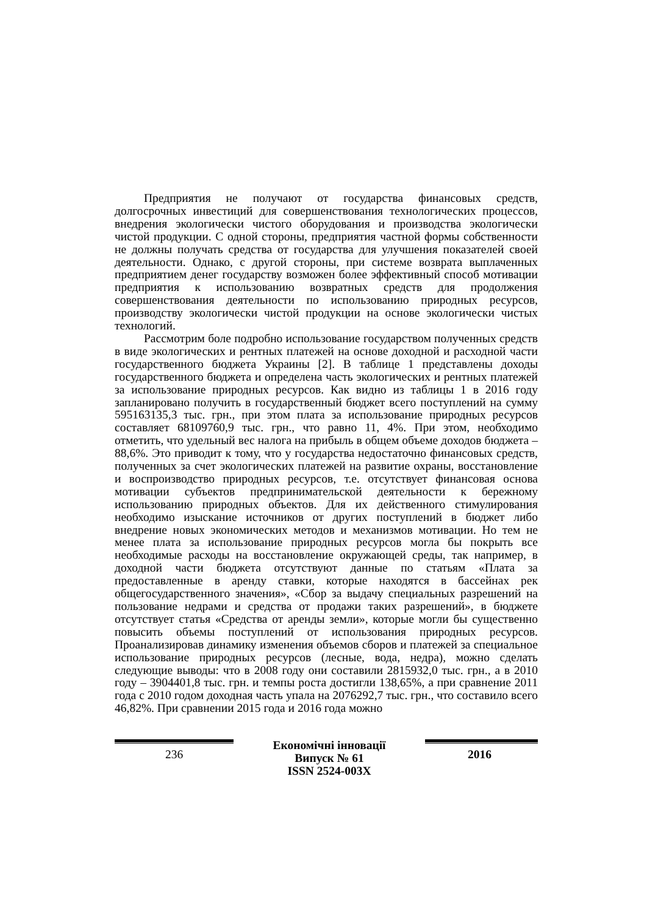Предприятия не получают от государства финансовых средств, долгосрочных инвестиций для совершенствования технологических процессов, внедрения экологически чистого оборудования и производства экологически чистой продукции. С одной стороны, предприятия частной формы собственности не должны получать средства от государства для улучшения показателей своей деятельности. Однако, с другой стороны, при системе возврата выплаченных предприятием денег государству возможен более эффективный способ мотивации предприятия к использованию возвратных средств для продолжения совершенствования деятельности по использованию природных ресурсов, производству экологически чистой продукции на основе экологически чистых технологий.
Рассмотрим боле подробно использование государством полученных средств в виде экологических и рентных платежей на основе доходной и расходной части государственного бюджета Украины [2]. В таблице 1 представлены доходы государственного бюджета и определена часть экологических и рентных платежей за использование природных ресурсов. Как видно из таблицы 1 в 2016 году запланировано получить в государственный бюджет всего поступлений на сумму 595163135,3 тыс. грн., при этом плата за использование природных ресурсов составляет 68109760,9 тыс. грн., что равно 11, 4%. При этом, необходимо отметить, что удельный вес налога на прибыль в общем объеме доходов бюджета – 88,6%. Это приводит к тому, что у государства недостаточно финансовых средств, полученных за счет экологических платежей на развитие охраны, восстановление и воспроизводство природных ресурсов, т.е. отсутствует финансовая основа мотивации субъектов предпринимательской деятельности к бережному использованию природных объектов. Для их действенного стимулирования необходимо изыскание источников от других поступлений в бюджет либо внедрение новых экономических методов и механизмов мотивации. Но тем не менее плата за использование природных ресурсов могла бы покрыть все необходимые расходы на восстановление окружающей среды, так например, в доходной части бюджета отсутствуют данные по статьям «Плата за предоставленные в аренду ставки, которые находятся в бассейнах рек общегосударственного значения», «Сбор за выдачу специальных разрешений на пользование недрами и средства от продажи таких разрешений», в бюджете отсутствует статья «Средства от аренды земли», которые могли бы существенно повысить объемы поступлений от использования природных ресурсов. Проанализировав динамику изменения объемов сборов и платежей за специальное использование природных ресурсов (лесные, вода, недра), можно сделать следующие выводы: что в 2008 году они составили 2815932,0 тыс. грн., а в 2010 году – 3904401,8 тыс. грн. и темпы роста достигли 138,65%, а при сравнение 2011 года с 2010 годом доходная часть упала на 2076292,7 тыс. грн., что составило всего 46,82%. При сравнении 2015 года и 2016 года можно
236 Економічні інновації
Випуск № 61
ISSN 2524-003X
2016